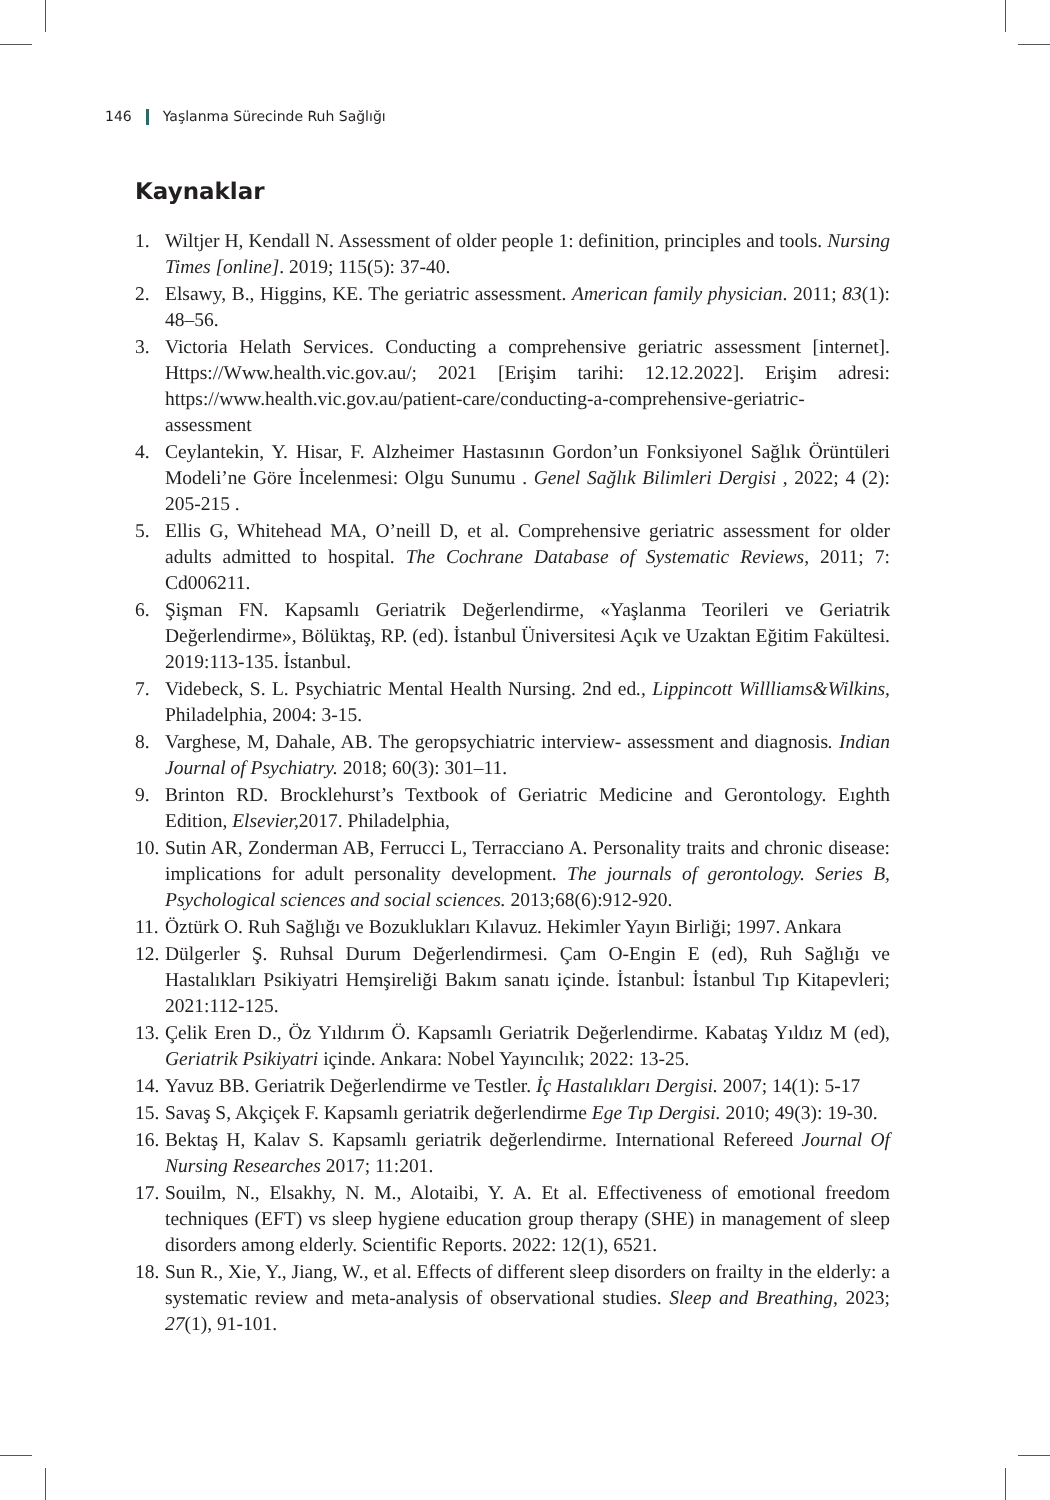146 Yaşlanma Sürecinde Ruh Sağlığı
Kaynaklar
1. Wiltjer H, Kendall N. Assessment of older people 1: definition, principles and tools. Nursing Times [online]. 2019; 115(5): 37-40.
2. Elsawy, B., Higgins, KE. The geriatric assessment. American family physician. 2011; 83(1): 48–56.
3. Victoria Helath Services. Conducting a comprehensive geriatric assessment [internet]. Https://Www.health.vic.gov.au/; 2021 [Erişim tarihi: 12.12.2022]. Erişim adresi: https://www.health.vic.gov.au/patient-care/conducting-a-comprehensive-geriatric-assessment
4. Ceylantekin, Y. Hisar, F. Alzheimer Hastasının Gordon’un Fonksiyonel Sağlık Örüntüleri Modeli’ne Göre İncelenmesi: Olgu Sunumu . Genel Sağlık Bilimleri Dergisi , 2022; 4 (2): 205-215 .
5. Ellis G, Whitehead MA, O’neill D, et al. Comprehensive geriatric assessment for older adults admitted to hospital. The Cochrane Database of Systematic Reviews, 2011; 7: Cd006211.
6. Şişman FN. Kapsamlı Geriatrik Değerlendirme, «Yaşlanma Teorileri ve Geriatrik Değerlendirme», Bölüktaş, RP. (ed). İstanbul Üniversitesi Açık ve Uzaktan Eğitim Fakültesi. 2019:113-135. İstanbul.
7. Videbeck, S. L. Psychiatric Mental Health Nursing. 2nd ed., Lippincott Willliams&Wilkins, Philadelphia, 2004: 3-15.
8. Varghese, M, Dahale, AB. The geropsychiatric interview- assessment and diagnosis. Indian Journal of Psychiatry. 2018; 60(3): 301–11.
9. Brinton RD. Brocklehurst’s Textbook of Geriatric Medicine and Gerontology. Eıghth Edition, Elsevier, 2017. Philadelphia,
10. Sutin AR, Zonderman AB, Ferrucci L, Terracciano A. Personality traits and chronic disease: implications for adult personality development. The journals of gerontology. Series B, Psychological sciences and social sciences. 2013;68(6):912-920.
11. Öztürk O. Ruh Sağlığı ve Bozuklukları Kılavuz. Hekimler Yayın Birliği; 1997. Ankara
12. Dülgerler Ş. Ruhsal Durum Değerlendirmesi. Çam O-Engin E (ed), Ruh Sağlığı ve Hastalıkları Psikiyatri Hemşireliği Bakım sanatı içinde. İstanbul: İstanbul Tıp Kitapevleri; 2021:112-125.
13. Çelik Eren D., Öz Yıldırım Ö. Kapsamlı Geriatrik Değerlendirme. Kabataş Yıldız M (ed), Geriatrik Psikiyatri içinde. Ankara: Nobel Yayıncılık; 2022: 13-25.
14. Yavuz BB. Geriatrik Değerlendirme ve Testler. İç Hastalıkları Dergisi. 2007; 14(1): 5-17
15. Savaş S, Akçiçek F. Kapsamlı geriatrik değerlendirme Ege Tıp Dergisi. 2010; 49(3): 19-30.
16. Bektaş H, Kalav S. Kapsamlı geriatrik değerlendirme. International Refereed Journal Of Nursing Researches 2017; 11:201.
17. Souilm, N., Elsakhy, N. M., Alotaibi, Y. A. Et al. Effectiveness of emotional freedom techniques (EFT) vs sleep hygiene education group therapy (SHE) in management of sleep disorders among elderly. Scientific Reports. 2022: 12(1), 6521.
18. Sun R., Xie, Y., Jiang, W., et al. Effects of different sleep disorders on frailty in the elderly: a systematic review and meta-analysis of observational studies. Sleep and Breathing, 2023; 27(1), 91-101.